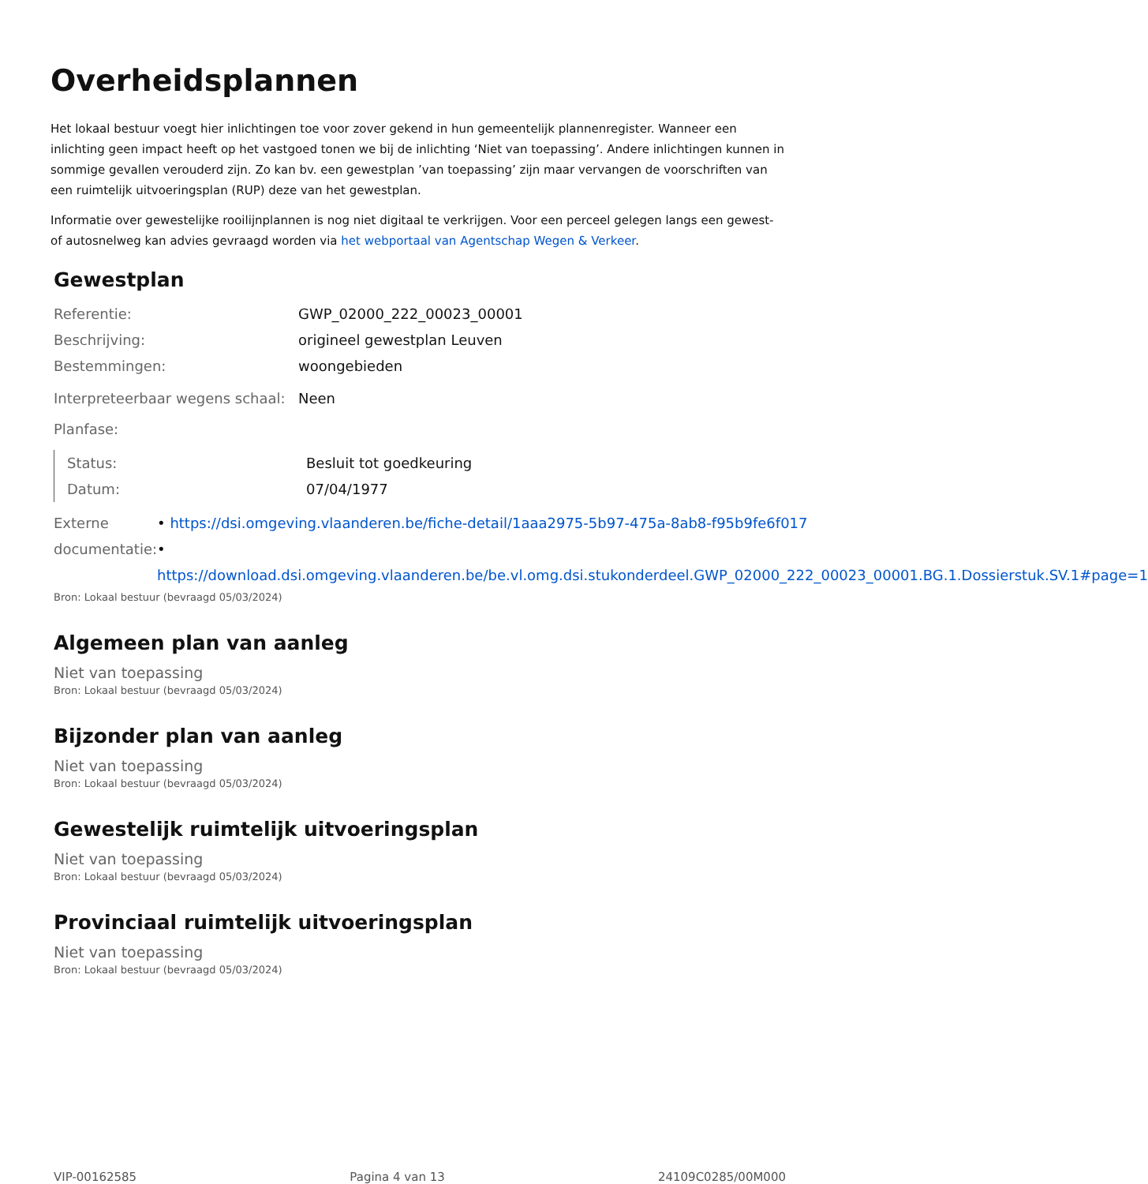Overheidsplannen
Het lokaal bestuur voegt hier inlichtingen toe voor zover gekend in hun gemeentelijk plannenregister. Wanneer een inlichting geen impact heeft op het vastgoed tonen we bij de inlichting ‘Niet van toepassing’. Andere inlichtingen kunnen in sommige gevallen verouderd zijn. Zo kan bv. een gewestplan ’van toepassing’ zijn maar vervangen de voorschriften van een ruimtelijk uitvoeringsplan (RUP) deze van het gewestplan.
Informatie over gewestelijke rooilijnplannen is nog niet digitaal te verkrijgen. Voor een perceel gelegen langs een gewest- of autosnelweg kan advies gevraagd worden via het webportaal van Agentschap Wegen & Verkeer.
Gewestplan
Referentie: GWP_02000_222_00023_00001
Beschrijving: origineel gewestplan Leuven
Bestemmingen: woongebieden
Interpreteerbaar wegens schaal:
Neen
Planfase:
Status: Besluit tot goedkeuring
Datum: 07/04/1977
Externe documentatie: • https://dsi.omgeving.vlaanderen.be/fiche-detail/1aaa2975-5b97-475a-8ab8-f95b9fe6f017
• https://download.dsi.omgeving.vlaanderen.be/be.vl.omg.dsi.stukonderdeel.GWP_02000_222_00023_00001.BG.1.Dossierstuk.SV.1#page=1
Bron: Lokaal bestuur (bevraagd 05/03/2024)
Algemeen plan van aanleg
Niet van toepassing
Bron: Lokaal bestuur (bevraagd 05/03/2024)
Bijzonder plan van aanleg
Niet van toepassing
Bron: Lokaal bestuur (bevraagd 05/03/2024)
Gewestelijk ruimtelijk uitvoeringsplan
Niet van toepassing
Bron: Lokaal bestuur (bevraagd 05/03/2024)
Provinciaal ruimtelijk uitvoeringsplan
Niet van toepassing
Bron: Lokaal bestuur (bevraagd 05/03/2024)
VIP-00162585 Pagina 4 van 13 24109C0285/00M000